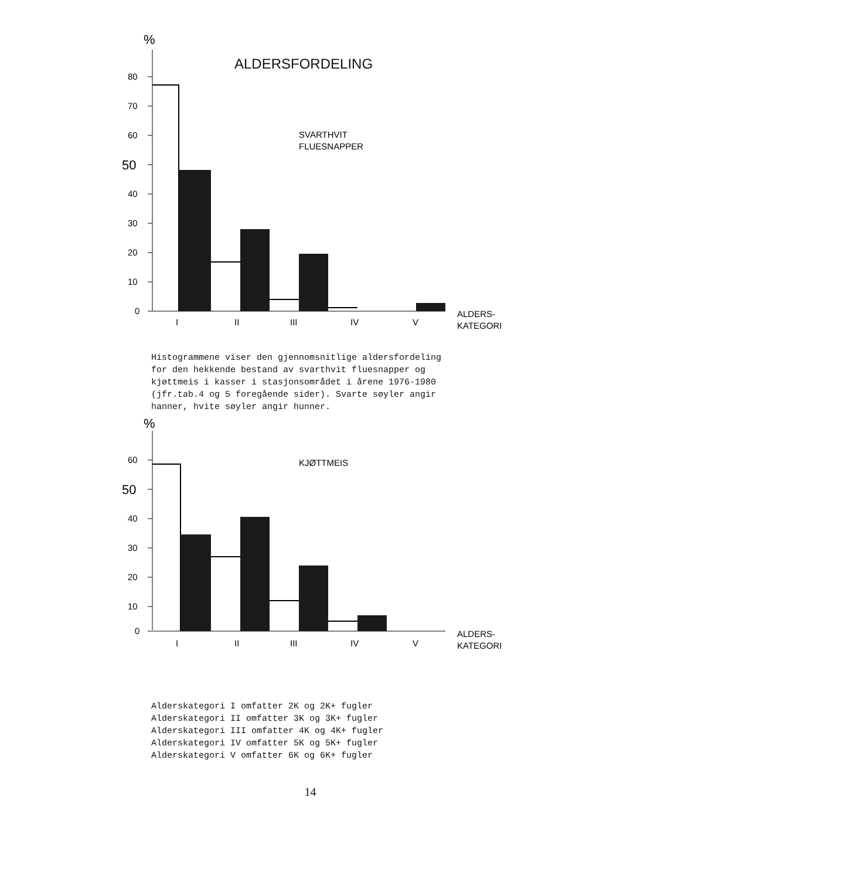ALDERSFORDELING
%
80
70
60
50
40
30
20
10
0
I
II
III
IV
V
SVARTHVIT
FLUESNAPPER
ALDERS-
KATEGORI
Histogrammene viser den gjennomsnitlige aldersfordeling
for den hekkende bestand av svarthvit fluesnapper og
kjøttmeis i kasser i stasjonsområdet i årene 1976-1980
(jfr.tab.4 og 5 foregående sider). Svarte søyler angir
hanner, hvite søyler angir hunner.
%
60
50
40
30
20
10
0
I
II
III
IV
V
KJØTTMEIS
ALDERS-
KATEGORI
Alderskategori I omfatter 2K og 2K+ fugler
Alderskategori II omfatter 3K og 3K+ fugler
Alderskategori III omfatter 4K og 4K+ fugler
Alderskategori IV omfatter 5K og 5K+ fugler
Alderskategori V omfatter 6K og 6K+ fugler
14